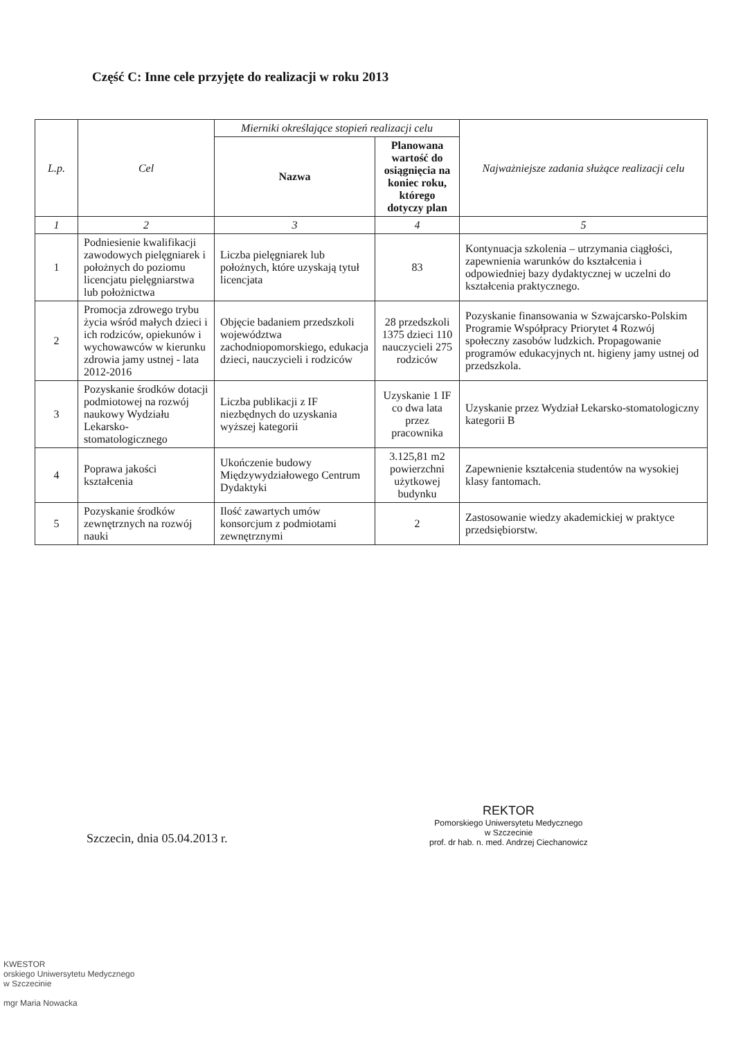Część C: Inne cele przyjęte do realizacji w roku 2013
| L.p. | Cel | Mierniki określające stopień realizacji celu | | Najważniejsze zadania służące realizacji celu |
| --- | --- | --- | --- | --- |
| | | Nazwa | Planowana wartość do osiągnięcia na koniec roku, którego dotyczy plan | |
| 1 | 2 | 3 | 4 | 5 |
| 1 | Podniesienie kwalifikacji zawodowych pielęgniarek i położnych do poziomu licencjatu pielęgniarstwa lub położnictwa | Liczba pielęgniarek lub położnych, które uzyskają tytuł licencjata | 83 | Kontynuacja szkolenia – utrzymania ciągłości, zapewnienia warunków do kształcenia i odpowiedniej bazy dydaktycznej w uczelni do kształcenia praktycznego. |
| 2 | Promocja zdrowego trybu życia wśród małych dzieci i ich rodziców, opiekunów i wychowawców w kierunku zdrowia jamy ustnej - lata 2012-2016 | Objęcie badaniem przedszkoli województwa zachodniopomorskiego, edukacja dzieci, nauczycieli i rodziców | 28 przedszkoli 1375 dzieci 110 nauczycieli 275 rodziców | Pozyskanie finansowania w Szwajcarsko-Polskim Programie Współpracy Priorytet 4 Rozwój społeczny zasobów ludzkich. Propagowanie programów edukacyjnych nt. higieny jamy ustnej od przedszkola. |
| 3 | Pozyskanie środków dotacji podmiotowej na rozwój naukowy Wydziału Lekarsko-stomatologicznego | Liczba publikacji z IF niezbędnych do uzyskania wyższej kategorii | Uzyskanie 1 IF co dwa lata przez pracownika | Uzyskanie przez Wydział Lekarsko-stomatologiczny kategorii B |
| 4 | Poprawa jakości kształcenia | Ukończenie budowy Międzywydziałowego Centrum Dydaktyki | 3.125,81 m2 powierzchni użytkowej budynku | Zapewnienie kształcenia studentów na wysokiej klasy fantomach. |
| 5 | Pozyskanie środków zewnętrznych na rozwój nauki | Ilość zawartych umów konsorcjum z podmiotami zewnętrznymi | 2 | Zastosowanie wiedzy akademickiej w praktyce przedsiębiorstw. |
Szczecin, dnia 05.04.2013 r.
REKTOR
Pomorskiego Uniwersytetu Medycznego
w Szczecinie
prof. dr hab. n. med. Andrzej Ciechanowicz
KWESTOR
orskiego Uniwersytetu Medycznego
w Szczecinie
mgr Maria Nowacka